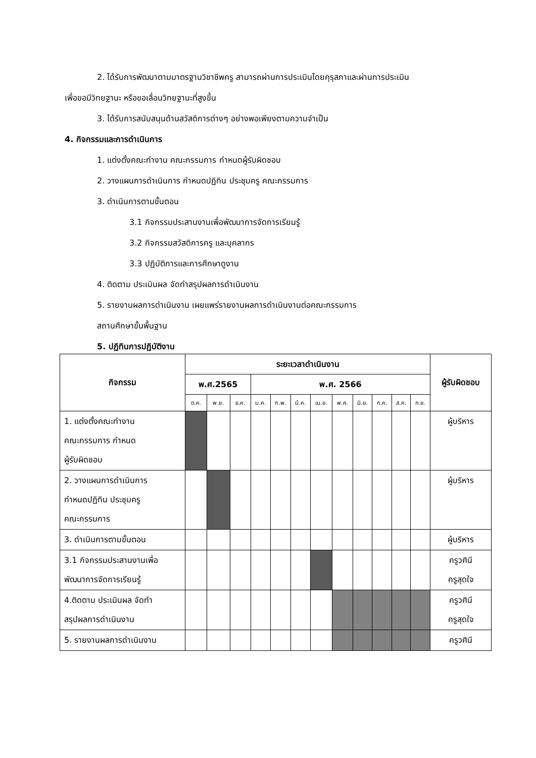2. ได้รับการพัฒนาตามมาตรฐานวิชาชีพครู สามารถผ่านการประเมินโดยคุรุสภาและผ่านการประเมิน
เพื่อขอมีวิทยฐานะ หรือขอเลื่อนวิทยฐานะที่สูงขึ้น
3. ได้รับการสนับสนุนด้านสวัสดิการต่างๆ อย่างพอเพียงตามความจำเป็น
4. กิจกรรมและการดำเนินการ
1. แต่งตั้งคณะทำงาน คณะกรรมการ กำหนดผู้รับผิดชอบ
2. วางแผนการดำเนินการ กำหนดปฏิทิน ประชุมครู คณะกรรมการ
3. ดำเนินการตามขั้นตอน
3.1 กิจกรรมประสานงานเพื่อพัฒนาการจัดการเรียนรู้
3.2 กิจกรรมสวัสดิการครู และบุคลากร
3.3 ปฏิบัติการและการศึกษาดูงาน
4. ติดตาม ประเมินผล จัดทำสรุปผลการดำเนินงาน
5. รายงานผลการดำเนินงาน เผยแพร่รายงานผลการดำเนินงานต่อคณะกรรมการ
สถานศึกษาขั้นพื้นฐาน
5. ปฏิทินการปฏิบัติงาน
| กิจกรรม | ระยะเวลาดำเนินงาน | | | | | | | | | | | | ผู้รับผิดชอบ |
| --- | --- | --- | --- | --- | --- | --- | --- | --- | --- | --- | --- | --- | --- |
| | พ.ศ.2565 | | | พ.ศ. 2566 | | | | | | | | | |
| | ต.ค. | พ.ย. | ธ.ค. | ม.ค. | ก.พ. | มี.ค. | เม.ย. | พ.ค. | มิ.ย. | ก.ค. | ส.ค. | ก.ย. | |
| 1. แต่งตั้งคณะทำงาน คณะกรรมการ กำหนด ผู้รับผิดชอบ | | | | | | | | | | | | | ผู้บริหาร |
| 2. วางแผนการดำเนินการ กำหนดปฏิทิน ประชุมครู คณะกรรมการ | | | | | | | | | | | | | ผู้บริหาร |
| 3. ดำเนินการตามขั้นตอน | | | | | | | | | | | | | ผู้บริหาร |
| 3.1 กิจกรรมประสานงานเพื่อ พัฒนาการจัดการเรียนรู้ | | | | | | | | | | | | | ครูวศินี ครูสุดใจ |
| 4.ติดตาม ประเมินผล จัดทำ สรุปผลการดำเนินงาน | | | | | | | | | | | | | ครูวศินี ครูสุดใจ |
| 5. รายงานผลการดำเนินงาน | | | | | | | | | | | | | ครูวศินี |